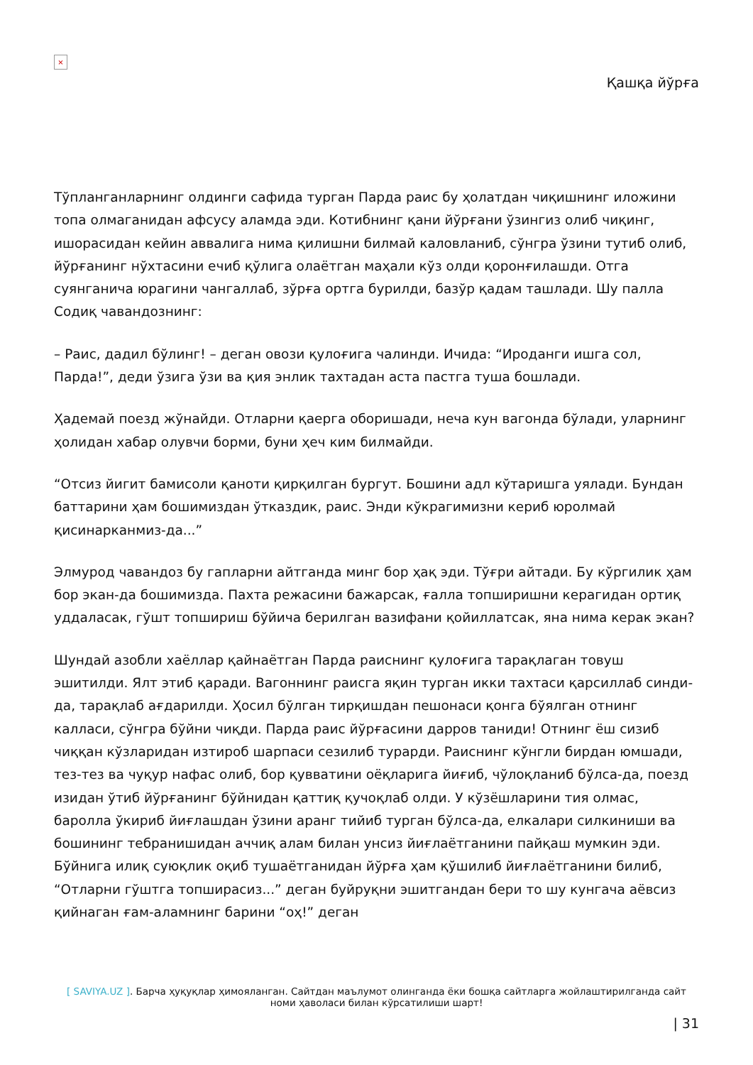×
Қашқа йўрға
Тўпланганларнинг олдинги сафида турган Парда раис бу ҳолатдан чиқишнинг иложини топа олмаганидан афсусу аламда эди. Котибнинг қани йўрғани ўзингиз олиб чиқинг, ишорасидан кейин аввалига нима қилишни билмай каловланиб, сўнгра ўзини тутиб олиб, йўрғанинг нўхтасини ечиб қўлига олаётган маҳали кўз олди қоронғилашди. Отга суянганича юрагини чангаллаб, зўрға ортга бурилди, базўр қадам ташлади. Шу палла Содиқ чавандознинг:
– Раис, дадил бўлинг! – деган овози қулоғига чалинди. Ичида: “Ироданги ишга сол, Парда!”, деди ўзига ўзи ва қия энлик тахтадан аста пастга туша бошлади.
Ҳадемай поезд жўнайди. Отларни қаерга оборишади, неча кун вагонда бўлади, уларнинг ҳолидан хабар олувчи борми, буни ҳеч ким билмайди.
“Отсиз йигит бамисоли қаноти қирқилган бургут. Бошини адл кўтаришга уялади. Бундан баттарини ҳам бошимиздан ўтказдик, раис. Энди кўкрагимизни кериб юролмай қисинарканмиз-да...”
Элмурод чавандоз бу гапларни айтганда минг бор ҳақ эди. Тўғри айтади. Бу кўргилик ҳам бор экан-да бошимизда. Пахта режасини бажарсак, ғалла топширишни керагидан ортиқ уддаласак, гўшт топшириш бўйича берилган вазифани қойиллатсак, яна нима керак экан?
Шундай азобли хаёллар қайнаётган Парда раиснинг қулоғига тарақлаган товуш эшитилди. Ялт этиб қаради. Вагоннинг раисга яқин турган икки тахтаси қарсиллаб синди-да, тарақлаб ағдарилди. Ҳосил бўлган тирқишдан пешонаси қонга бўялган отнинг калласи, сўнгра бўйни чиқди. Парда раис йўрғасини дарров таниди! Отнинг ёш сизиб чиққан кўзларидан изтироб шарпаси сезилиб турарди. Раиснинг кўнгли бирдан юмшади, тез-тез ва чуқур нафас олиб, бор қувватини оёқларига йиғиб, чўлоқланиб бўлса-да, поезд изидан ўтиб йўрғанинг бўйнидан қаттиқ қучоқлаб олди. У кўзёшларини тия олмас, бароллa ўкириб йиғлашдан ўзини аранг тийиб турган бўлса-да, елкалари силкиниши ва бошининг тебранишидан аччиқ алам билан унсиз йиғлаётганини пайқаш мумкин эди. Бўйнига илиқ суюқлик оқиб тушаётганидан йўрға ҳам қўшилиб йиғлаётганини билиб, “Отларни гўштга топширасиз...” деган буйруқни эшитгандан бери то шу кунгача аёвсиз қийнаган ғам-аламнинг барини “оҳ!” деган
[ SAVIYA.UZ ]. Барча ҳуқуқлар ҳимояланган. Сайтдан маълумот олинганда ёки бошқа сайтларга жойлаштирилганда сайт номи ҳаволаси билан кўрсатилиши шарт!
| 31